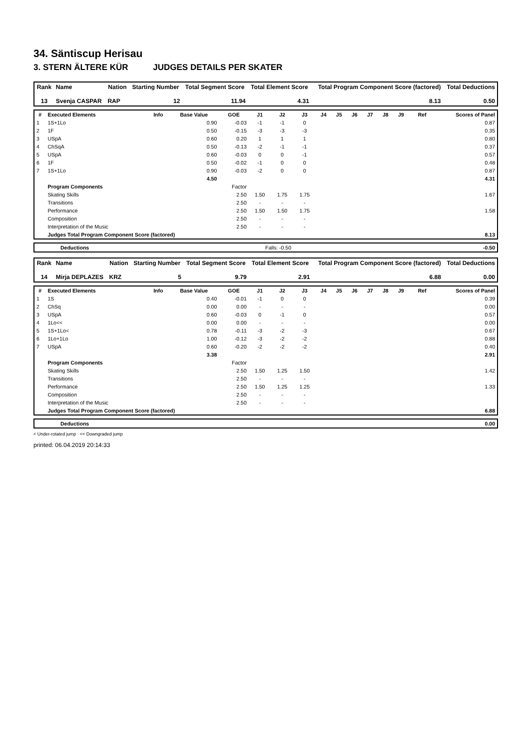34. Säntiscup Herisau
3. STERN ÄLTERE KÜR JUDGES DETAILS PER SKATER
| Rank | Name | Nation | Starting Number | Total Segment Score | Total Element Score | Total Program Component Score (factored) | Total Deductions |
| --- | --- | --- | --- | --- | --- | --- | --- |
| 13 | Svenja CASPAR | RAP | 12 | 11.94 | 4.31 | 8.13 | 0.50 |
| # | Executed Elements | Info | Base Value | GOE | J1 | J2 | J3 | J4 | J5 | J6 | J7 | J8 | J9 | Ref | Scores of Panel |
| --- | --- | --- | --- | --- | --- | --- | --- | --- | --- | --- | --- | --- | --- | --- | --- |
| 1 | 1S+1Lo | | 0.90 | -0.03 | -1 | -1 | 0 | | | | | | | | 0.87 |
| 2 | 1F | | 0.50 | -0.15 | -3 | -3 | -3 | | | | | | | | 0.35 |
| 3 | USpA | | 0.60 | 0.20 | 1 | 1 | 1 | | | | | | | | 0.80 |
| 4 | ChSqA | | 0.50 | -0.13 | -2 | -1 | -1 | | | | | | | | 0.37 |
| 5 | USpA | | 0.60 | -0.03 | 0 | 0 | -1 | | | | | | | | 0.57 |
| 6 | 1F | | 0.50 | -0.02 | -1 | 0 | 0 | | | | | | | | 0.48 |
| 7 | 1S+1Lo | | 0.90 | -0.03 | -2 | 0 | 0 | | | | | | | | 0.87 |
| | | | 4.50 | | | | | | | | | | | | 4.31 |
| | Program Components | | | Factor | | | | | | | | | | | |
| | Skating Skills | | | 2.50 | 1.50 | 1.75 | 1.75 | | | | | | | | 1.67 |
| | Transitions | | | 2.50 | - | - | - | | | | | | | | |
| | Performance | | | 2.50 | 1.50 | 1.50 | 1.75 | | | | | | | | 1.58 |
| | Composition | | | 2.50 | - | - | - | | | | | | | | |
| | Interpretation of the Music | | | 2.50 | - | - | - | | | | | | | | |
| | Judges Total Program Component Score (factored) | | | | | | | | | | | | | | 8.13 |
| | Deductions | Falls: -0.50 | -0.50 |
| Rank | Name | Nation | Starting Number | Total Segment Score | Total Element Score | Total Program Component Score (factored) | Total Deductions |
| --- | --- | --- | --- | --- | --- | --- | --- |
| 14 | Mirja DEPLAZES | KRZ | 5 | 9.79 | 2.91 | 6.88 | 0.00 |
| # | Executed Elements | Info | Base Value | GOE | J1 | J2 | J3 | J4 | J5 | J6 | J7 | J8 | J9 | Ref | Scores of Panel |
| --- | --- | --- | --- | --- | --- | --- | --- | --- | --- | --- | --- | --- | --- | --- | --- |
| 1 | 1S | | 0.40 | -0.01 | -1 | 0 | 0 | | | | | | | | 0.39 |
| 2 | ChSq | | 0.00 | 0.00 | - | - | - | | | | | | | | 0.00 |
| 3 | USpA | | 0.60 | -0.03 | 0 | -1 | 0 | | | | | | | | 0.57 |
| 4 | 1Lo<< | | 0.00 | 0.00 | - | - | - | | | | | | | | 0.00 |
| 5 | 1S+1Lo< | | 0.78 | -0.11 | -3 | -2 | -3 | | | | | | | | 0.67 |
| 6 | 1Lo+1Lo | | 1.00 | -0.12 | -3 | -2 | -2 | | | | | | | | 0.88 |
| 7 | USpA | | 0.60 | -0.20 | -2 | -2 | -2 | | | | | | | | 0.40 |
| | | | 3.38 | | | | | | | | | | | | 2.91 |
| | Program Components | | | Factor | | | | | | | | | | | |
| | Skating Skills | | | 2.50 | 1.50 | 1.25 | 1.50 | | | | | | | | 1.42 |
| | Transitions | | | 2.50 | - | - | - | | | | | | | | |
| | Performance | | | 2.50 | 1.50 | 1.25 | 1.25 | | | | | | | | 1.33 |
| | Composition | | | 2.50 | - | - | - | | | | | | | | |
| | Interpretation of the Music | | | 2.50 | - | - | - | | | | | | | | |
| | Judges Total Program Component Score (factored) | | | | | | | | | | | | | | 6.88 |
| | Deductions | 0.00 |
< Under-rotated jump << Downgraded jump
printed: 06.04.2019 20:14:33